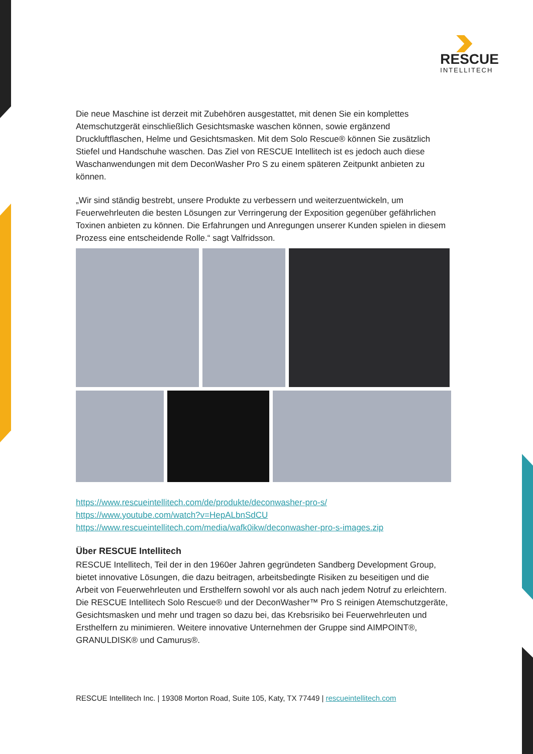RESCUE
INTELLITECH
Die neue Maschine ist derzeit mit Zubehören ausgestattet, mit denen Sie ein komplettes Atemschutzgerät einschließlich Gesichtsmaske waschen können, sowie ergänzend Druckluftflaschen, Helme und Gesichtsmasken. Mit dem Solo Rescue® können Sie zusätzlich Stiefel und Handschuhe waschen. Das Ziel von RESCUE Intellitech ist es jedoch auch diese Waschanwendungen mit dem DeconWasher Pro S zu einem späteren Zeitpunkt anbieten zu können.
„Wir sind ständig bestrebt, unsere Produkte zu verbessern und weiterzuentwickeln, um Feuerwehrleuten die besten Lösungen zur Verringerung der Exposition gegenüber gefährlichen Toxinen anbieten zu können. Die Erfahrungen und Anregungen unserer Kunden spielen in diesem Prozess eine entscheidende Rolle.“ sagt Valfridsson.
https://www.rescueintellitech.com/de/produkte/deconwasher-pro-s/
https://www.youtube.com/watch?v=HepALbnSdCU
https://www.rescueintellitech.com/media/wafk0ikw/deconwasher-pro-s-images.zip
Über RESCUE Intellitech
RESCUE Intellitech, Teil der in den 1960er Jahren gegründeten Sandberg Development Group, bietet innovative Lösungen, die dazu beitragen, arbeitsbedingte Risiken zu beseitigen und die Arbeit von Feuerwehrleuten und Ersthelfern sowohl vor als auch nach jedem Notruf zu erleichtern. Die RESCUE Intellitech Solo Rescue® und der DeconWasher™ Pro S reinigen Atemschutzgeräte, Gesichtsmasken und mehr und tragen so dazu bei, das Krebsrisiko bei Feuerwehrleuten und Ersthelfern zu minimieren. Weitere innovative Unternehmen der Gruppe sind AIMPOINT®, GRANULDISK® und Camurus®.
RESCUE Intellitech Inc. | 19308 Morton Road, Suite 105, Katy, TX 77449 | rescueintellitech.com